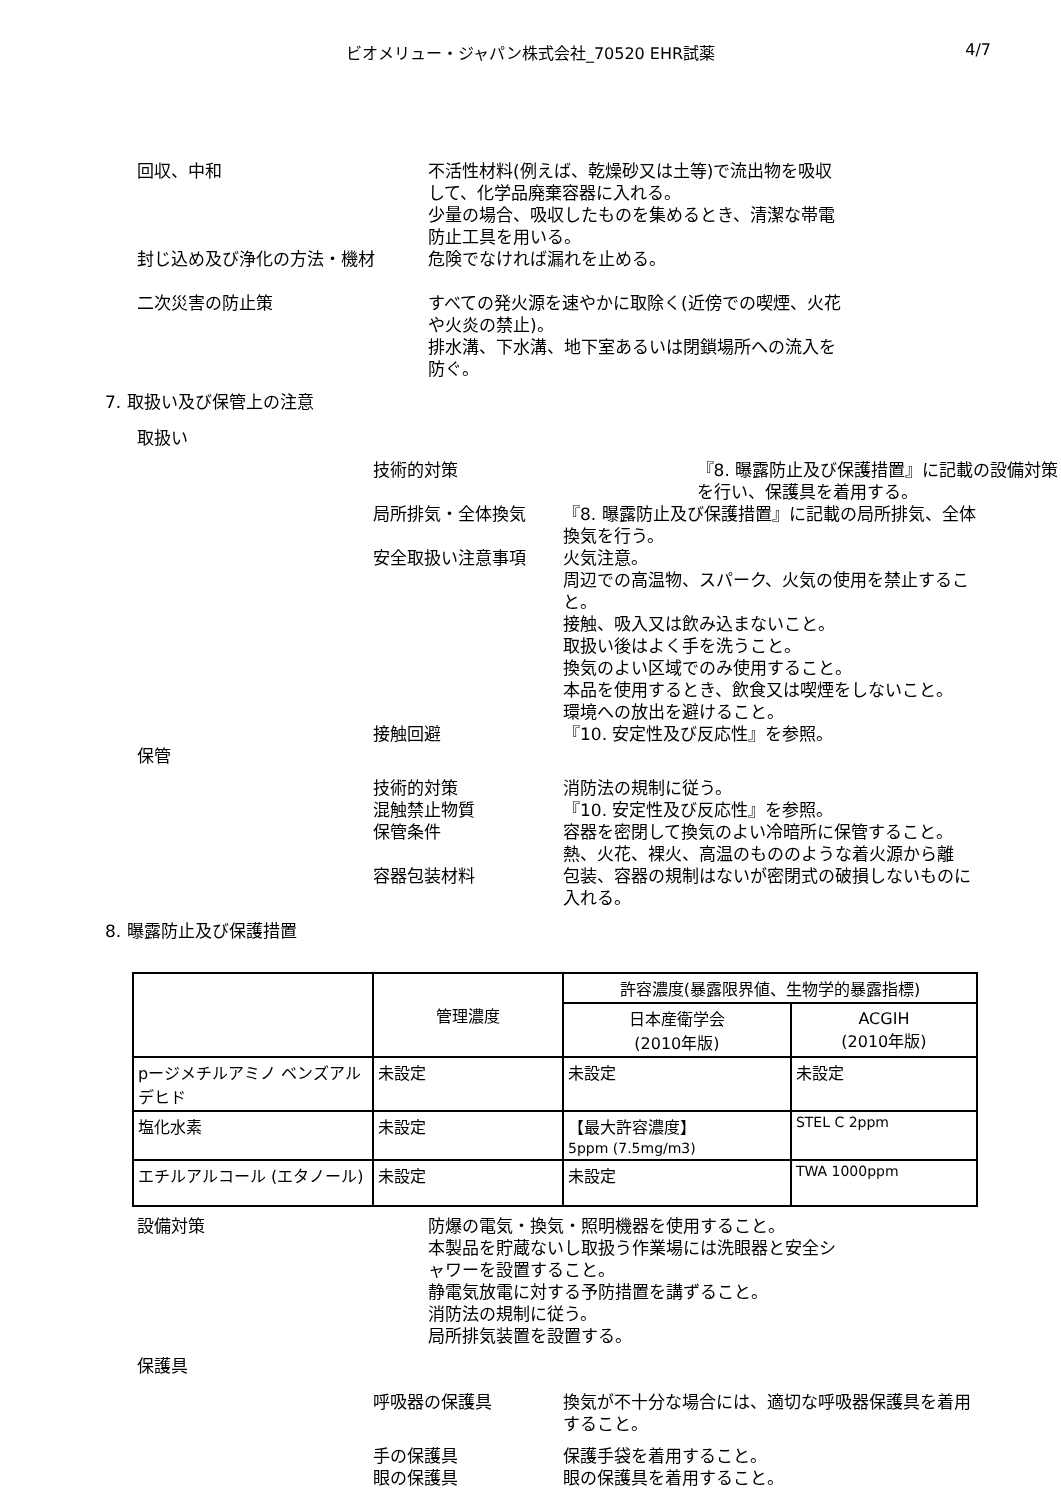ビオメリュー・ジャパン株式会社_70520 EHR試薬 4/7
回収、中和 不活性材料(例えば、乾燥砂又は土等)で流出物を吸収して、化学品廃棄容器に入れる。
少量の場合、吸収したものを集めるとき、清潔な帯電防止工具を用いる。
封じ込め及び浄化の方法・機材 危険でなければ漏れを止める。
二次災害の防止策 すべての発火源を速やかに取除く(近傍での喫煙、火花や火炎の禁止)。
排水溝、下水溝、地下室あるいは閉鎖場所への流入を防ぐ。
7. 取扱い及び保管上の注意
取扱い
技術的対策 『8. 曝露防止及び保護措置』に記載の設備対策を行い、保護具を着用する。
局所排気・全体換気 『8. 曝露防止及び保護措置』に記載の局所排気、全体換気を行う。
安全取扱い注意事項 火気注意。
周辺での高温物、スパーク、火気の使用を禁止すること。
接触、吸入又は飲み込まないこと。
取扱い後はよく手を洗うこと。
換気のよい区域でのみ使用すること。
本品を使用するとき、飲食又は喫煙をしないこと。
環境への放出を避けること。
接触回避 『10. 安定性及び反応性』を参照。
保管
技術的対策 消防法の規制に従う。
混触禁止物質 『10. 安定性及び反応性』を参照。
保管条件 容器を密閉して換気のよい冷暗所に保管すること。
熱、火花、裸火、高温のもののような着火源から離
容器包装材料 包装、容器の規制はないが密閉式の破損しないものに入れる。
8. 曝露防止及び保護措置
| | 管理濃度 | 許容濃度(暴露限界値、生物学的暴露指標) | |
| --- | --- | --- | --- |
| | | 日本産衛学会 (2010年版) | ACGIH (2010年版) |
| pージメチルアミノ ベンズアルデヒド | 未設定 | 未設定 | 未設定 |
| 塩化水素 | 未設定 | 【最大許容濃度】 5ppm (7.5mg/m3) | STEL C 2ppm |
| エチルアルコール (エタノール) | 未設定 | 未設定 | TWA 1000ppm |
設備対策 防爆の電気・換気・照明機器を使用すること。
本製品を貯蔵ないし取扱う作業場には洗眼器と安全シャワーを設置すること。
静電気放電に対する予防措置を講ずること。
消防法の規制に従う。
局所排気装置を設置する。
保護具
呼吸器の保護具 換気が不十分な場合には、適切な呼吸器保護具を着用すること。
手の保護具 保護手袋を着用すること。
眼の保護具 眼の保護具を着用すること。